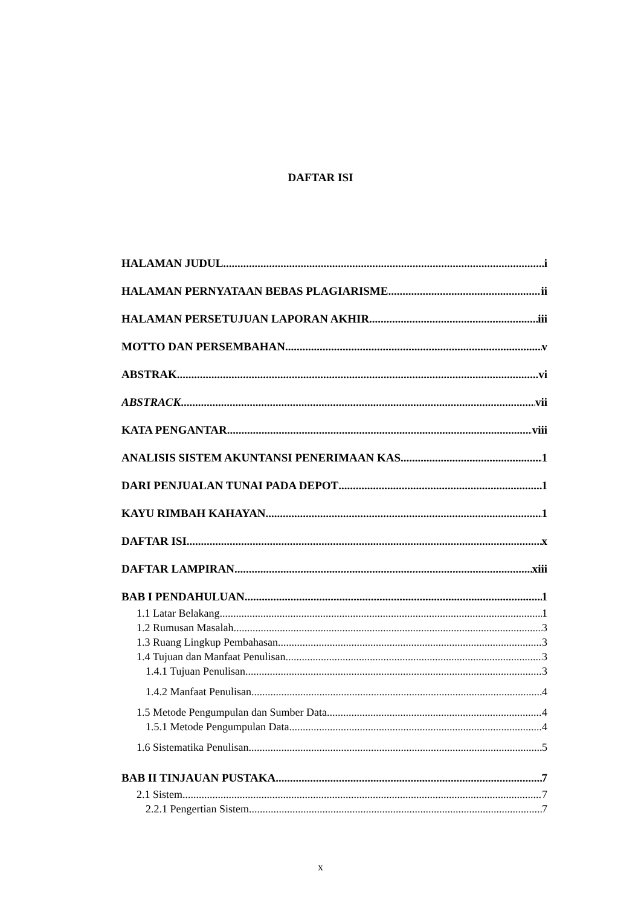DAFTAR ISI
HALAMAN JUDUL i
HALAMAN PERNYATAAN BEBAS PLAGIARISME ii
HALAMAN PERSETUJUAN LAPORAN AKHIR iii
MOTTO DAN PERSEMBAHAN v
ABSTRAK vi
ABSTRACK vii
KATA PENGANTAR viii
ANALISIS SISTEM AKUNTANSI PENERIMAAN KAS 1
DARI PENJUALAN TUNAI PADA DEPOT 1
KAYU RIMBAH KAHAYAN 1
DAFTAR ISI x
DAFTAR LAMPIRAN xiii
BAB I PENDAHULUAN 1
1.1 Latar Belakang 1
1.2 Rumusan Masalah 3
1.3 Ruang Lingkup Pembahasan 3
1.4 Tujuan dan Manfaat Penulisan 3
1.4.1 Tujuan Penulisan 3
1.4.2 Manfaat Penulisan 4
1.5 Metode Pengumpulan dan Sumber Data 4
1.5.1 Metode Pengumpulan Data 4
1.6 Sistematika Penulisan 5
BAB II TINJAUAN PUSTAKA 7
2.1 Sistem 7
2.2.1 Pengertian Sistem 7
x